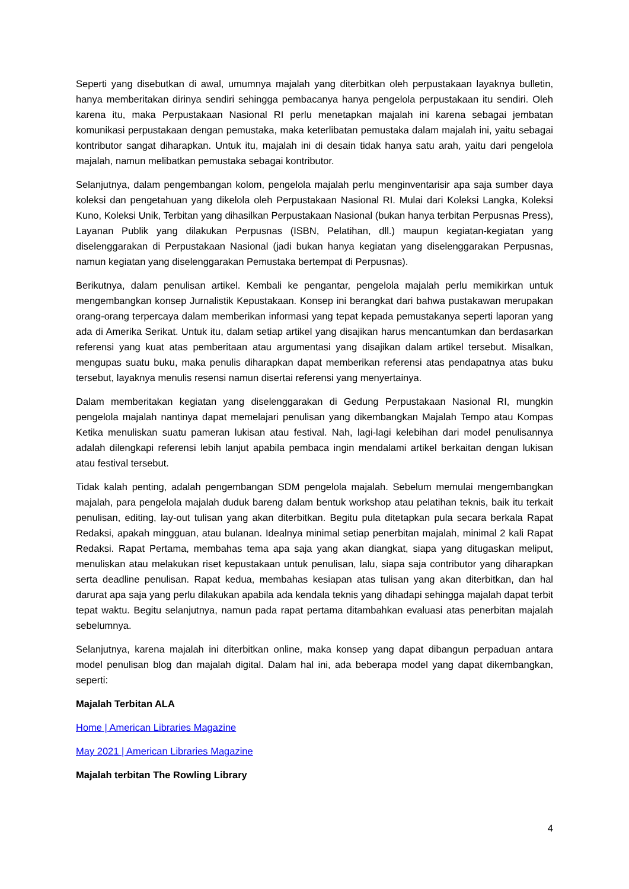Seperti yang disebutkan di awal, umumnya majalah yang diterbitkan oleh perpustakaan layaknya bulletin, hanya memberitakan dirinya sendiri sehingga pembacanya hanya pengelola perpustakaan itu sendiri. Oleh karena itu, maka Perpustakaan Nasional RI perlu menetapkan majalah ini karena sebagai jembatan komunikasi perpustakaan dengan pemustaka, maka keterlibatan pemustaka dalam majalah ini, yaitu sebagai kontributor sangat diharapkan. Untuk itu, majalah ini di desain tidak hanya satu arah, yaitu dari pengelola majalah, namun melibatkan pemustaka sebagai kontributor.
Selanjutnya, dalam pengembangan kolom, pengelola majalah perlu menginventarisir apa saja sumber daya koleksi dan pengetahuan yang dikelola oleh Perpustakaan Nasional RI. Mulai dari Koleksi Langka, Koleksi Kuno, Koleksi Unik, Terbitan yang dihasilkan Perpustakaan Nasional (bukan hanya terbitan Perpusnas Press), Layanan Publik yang dilakukan Perpusnas (ISBN, Pelatihan, dll.) maupun kegiatan-kegiatan yang diselenggarakan di Perpustakaan Nasional (jadi bukan hanya kegiatan yang diselenggarakan Perpusnas, namun kegiatan yang diselenggarakan Pemustaka bertempat di Perpusnas).
Berikutnya, dalam penulisan artikel. Kembali ke pengantar, pengelola majalah perlu memikirkan untuk mengembangkan konsep Jurnalistik Kepustakaan. Konsep ini berangkat dari bahwa pustakawan merupakan orang-orang terpercaya dalam memberikan informasi yang tepat kepada pemustakanya seperti laporan yang ada di Amerika Serikat. Untuk itu, dalam setiap artikel yang disajikan harus mencantumkan dan berdasarkan referensi yang kuat atas pemberitaan atau argumentasi yang disajikan dalam artikel tersebut. Misalkan, mengupas suatu buku, maka penulis diharapkan dapat memberikan referensi atas pendapatnya atas buku tersebut, layaknya menulis resensi namun disertai referensi yang menyertainya.
Dalam memberitakan kegiatan yang diselenggarakan di Gedung Perpustakaan Nasional RI, mungkin pengelola majalah nantinya dapat memelajari penulisan yang dikembangkan Majalah Tempo atau Kompas Ketika menuliskan suatu pameran lukisan atau festival. Nah, lagi-lagi kelebihan dari model penulisannya adalah dilengkapi referensi lebih lanjut apabila pembaca ingin mendalami artikel berkaitan dengan lukisan atau festival tersebut.
Tidak kalah penting, adalah pengembangan SDM pengelola majalah. Sebelum memulai mengembangkan majalah, para pengelola majalah duduk bareng dalam bentuk workshop atau pelatihan teknis, baik itu terkait penulisan, editing, lay-out tulisan yang akan diterbitkan. Begitu pula ditetapkan pula secara berkala Rapat Redaksi, apakah mingguan, atau bulanan. Idealnya minimal setiap penerbitan majalah, minimal 2 kali Rapat Redaksi. Rapat Pertama, membahas tema apa saja yang akan diangkat, siapa yang ditugaskan meliput, menuliskan atau melakukan riset kepustakaan untuk penulisan, lalu, siapa saja contributor yang diharapkan serta deadline penulisan. Rapat kedua, membahas kesiapan atas tulisan yang akan diterbitkan, dan hal darurat apa saja yang perlu dilakukan apabila ada kendala teknis yang dihadapi sehingga majalah dapat terbit tepat waktu. Begitu selanjutnya, namun pada rapat pertama ditambahkan evaluasi atas penerbitan majalah sebelumnya.
Selanjutnya, karena majalah ini diterbitkan online, maka konsep yang dapat dibangun perpaduan antara model penulisan blog dan majalah digital. Dalam hal ini, ada beberapa model yang dapat dikembangkan, seperti:
Majalah Terbitan ALA
Home | American Libraries Magazine
May 2021 | American Libraries Magazine
Majalah terbitan The Rowling Library
4